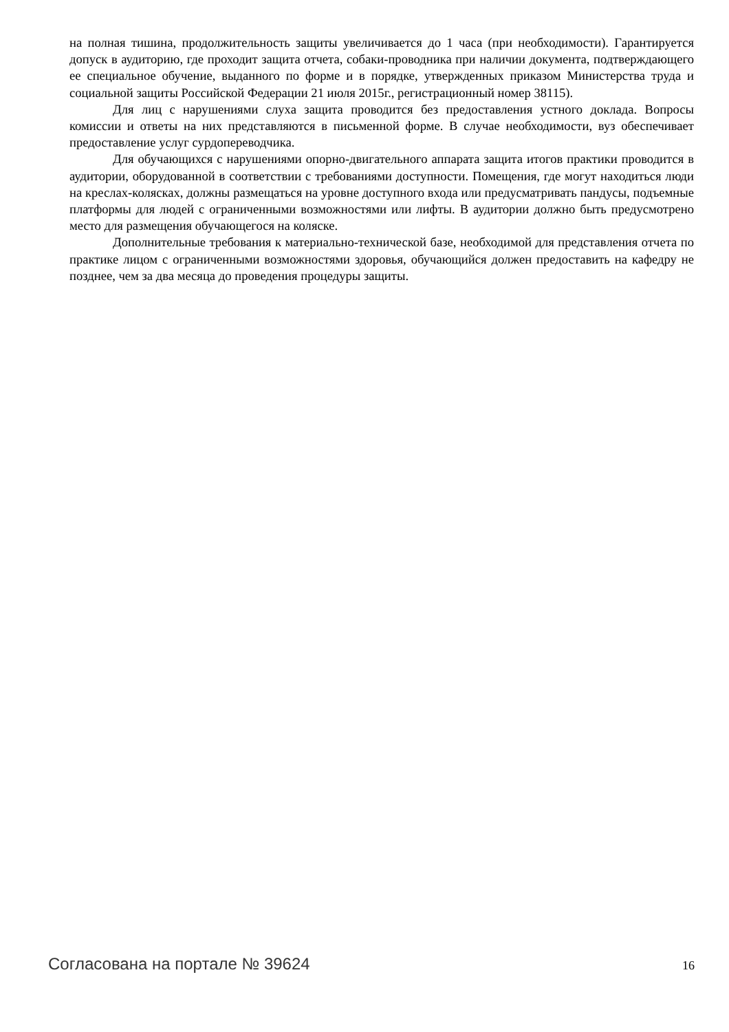на полная тишина, продолжительность защиты увеличивается до 1 часа (при необходимости). Гарантируется допуск в аудиторию, где проходит защита отчета, собаки-проводника при наличии документа, подтверждающего ее специальное обучение, выданного по форме и в порядке, утвержденных приказом Министерства труда и социальной защиты Российской Федерации 21 июля 2015г., регистрационный номер 38115).
Для лиц с нарушениями слуха защита проводится без предоставления устного доклада. Вопросы комиссии и ответы на них представляются в письменной форме. В случае необходимости, вуз обеспечивает предоставление услуг сурдопереводчика.
Для обучающихся с нарушениями опорно-двигательного аппарата защита итогов практики проводится в аудитории, оборудованной в соответствии с требованиями доступности. Помещения, где могут находиться люди на креслах-колясках, должны размещаться на уровне доступного входа или предусматривать пандусы, подъемные платформы для людей с ограниченными возможностями или лифты. В аудитории должно быть предусмотрено место для размещения обучающегося на коляске.
Дополнительные требования к материально-технической базе, необходимой для представления отчета по практике лицом с ограниченными возможностями здоровья, обучающийся должен предоставить на кафедру не позднее, чем за два месяца до проведения процедуры защиты.
Согласована на портале № 39624 16